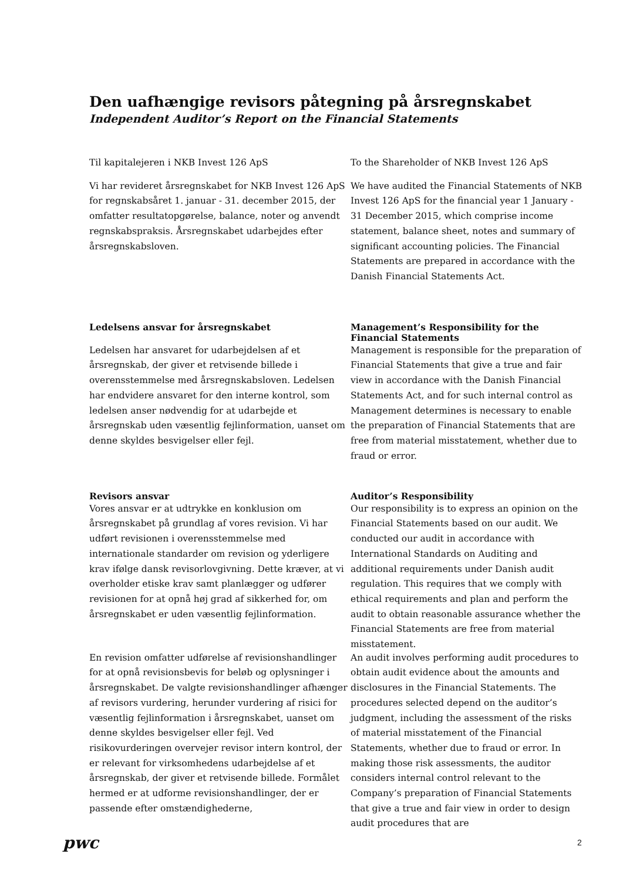Den uafhængige revisors påtegning på årsregnskabet
Independent Auditor’s Report on the Financial Statements
Til kapitalejeren i NKB Invest 126 ApS
Vi har revideret årsregnskabet for NKB Invest 126 ApS for regnskabsåret 1. januar - 31. december 2015, der omfatter resultatopgørelse, balance, noter og anvendt regnskabspraksis. Årsregnskabet udarbejdes efter årsregnskabsloven.
Ledelsens ansvar for årsregnskabet
Ledelsen har ansvaret for udarbejdelsen af et årsregnskab, der giver et retvisende billede i overensstemmelse med årsregnskabsloven. Ledelsen har endvidere ansvaret for den interne kontrol, som ledelsen anser nødvendig for at udarbejde et årsregnskab uden væsentlig fejlinformation, uanset om denne skyldes besvigelser eller fejl.
Revisors ansvar
Vores ansvar er at udtrykke en konklusion om årsregnskabet på grundlag af vores revision. Vi har udført revisionen i overensstemmelse med internationale standarder om revision og yderligere krav ifølge dansk revisorlovgivning. Dette kræver, at vi overholder etiske krav samt planlægger og udfører revisionen for at opnå høj grad af sikkerhed for, om årsregnskabet er uden væsentlig fejlinformation.
En revision omfatter udførelse af revisionshandlinger for at opnå revisionsbevis for beløb og oplysninger i årsregnskabet. De valgte revisionshandlinger afhænger af revisors vurdering, herunder vurdering af risici for væsentlig fejlinformation i årsregnskabet, uanset om denne skyldes besvigelser eller fejl. Ved risikovurderingen overvejer revisor intern kontrol, der er relevant for virksomhedens udarbejdelse af et årsregnskab, der giver et retvisende billede. Formålet hermed er at udforme revisionshandlinger, der er passende efter omstændighederne,
To the Shareholder of NKB Invest 126 ApS
We have audited the Financial Statements of NKB Invest 126 ApS for the financial year 1 January - 31 December 2015, which comprise income statement, balance sheet, notes and summary of significant accounting policies. The Financial Statements are prepared in accordance with the Danish Financial Statements Act.
Management’s Responsibility for the Financial Statements
Management is responsible for the preparation of Financial Statements that give a true and fair view in accordance with the Danish Financial Statements Act, and for such internal control as Management determines is necessary to enable the preparation of Financial Statements that are free from material misstatement, whether due to fraud or error.
Auditor’s Responsibility
Our responsibility is to express an opinion on the Financial Statements based on our audit. We conducted our audit in accordance with International Standards on Auditing and additional requirements under Danish audit regulation. This requires that we comply with ethical requirements and plan and perform the audit to obtain reasonable assurance whether the Financial Statements are free from material misstatement.
An audit involves performing audit procedures to obtain audit evidence about the amounts and disclosures in the Financial Statements. The procedures selected depend on the auditor’s judgment, including the assessment of the risks of material misstatement of the Financial Statements, whether due to fraud or error. In making those risk assessments, the auditor considers internal control relevant to the Company’s preparation of Financial Statements that give a true and fair view in order to design audit procedures that are
pwc 2